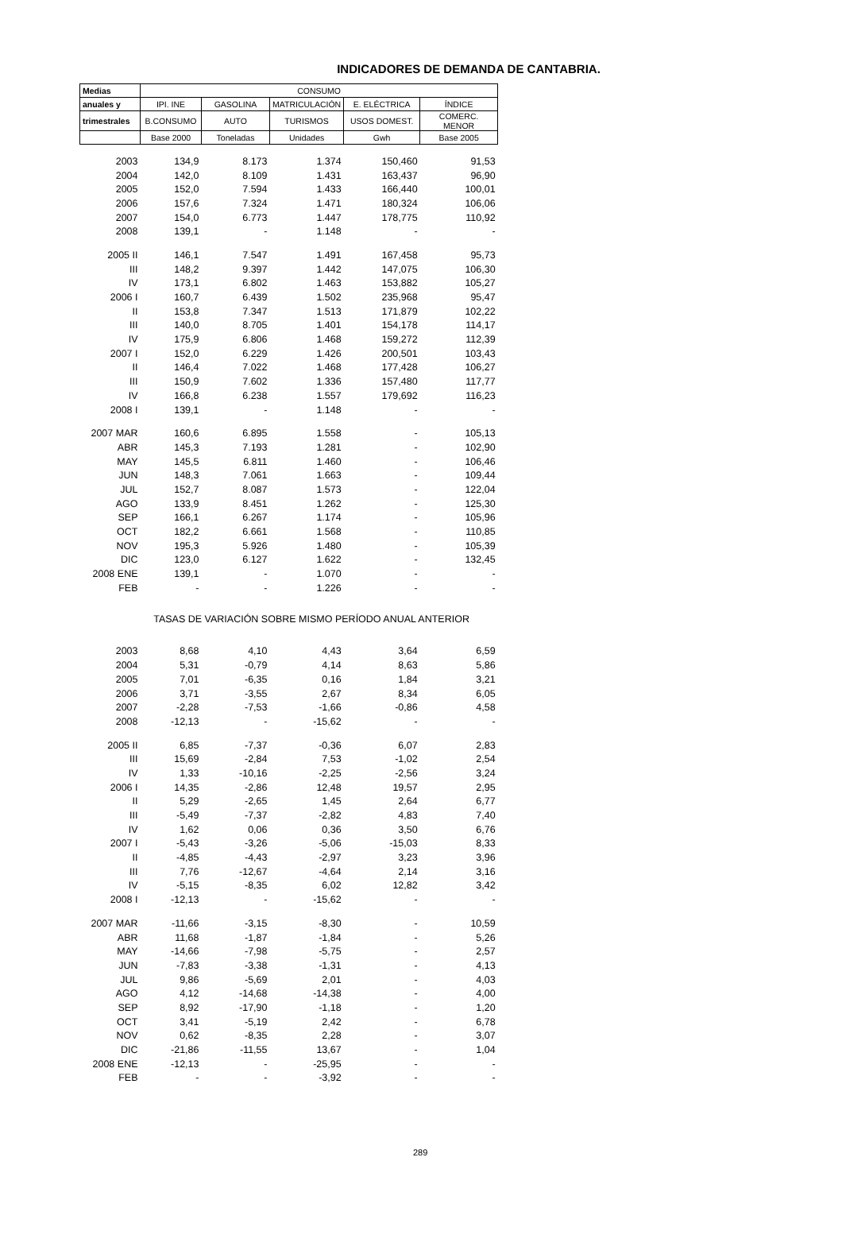INDICADORES DE DEMANDA DE CANTABRIA.
| Medias | CONSUMO | | | | |
| --- | --- | --- | --- | --- | --- |
| anuales y | IPI. INE | GASOLINA | MATRICULACIÓN | E. ELÉCTRICA | ÍNDICE |
| trimestrales | B.CONSUMO | AUTO | TURISMOS | USOS DOMEST. | COMERC. MENOR |
| | Base 2000 | Toneladas | Unidades | Gwh | Base 2005 |
| 2003 | 134,9 | 8.173 | 1.374 | 150,460 | 91,53 |
| 2004 | 142,0 | 8.109 | 1.431 | 163,437 | 96,90 |
| 2005 | 152,0 | 7.594 | 1.433 | 166,440 | 100,01 |
| 2006 | 157,6 | 7.324 | 1.471 | 180,324 | 106,06 |
| 2007 | 154,0 | 6.773 | 1.447 | 178,775 | 110,92 |
| 2008 | 139,1 | - | 1.148 | - | - |
| 2005 II | 146,1 | 7.547 | 1.491 | 167,458 | 95,73 |
| III | 148,2 | 9.397 | 1.442 | 147,075 | 106,30 |
| IV | 173,1 | 6.802 | 1.463 | 153,882 | 105,27 |
| 2006 I | 160,7 | 6.439 | 1.502 | 235,968 | 95,47 |
| II | 153,8 | 7.347 | 1.513 | 171,879 | 102,22 |
| III | 140,0 | 8.705 | 1.401 | 154,178 | 114,17 |
| IV | 175,9 | 6.806 | 1.468 | 159,272 | 112,39 |
| 2007 I | 152,0 | 6.229 | 1.426 | 200,501 | 103,43 |
| II | 146,4 | 7.022 | 1.468 | 177,428 | 106,27 |
| III | 150,9 | 7.602 | 1.336 | 157,480 | 117,77 |
| IV | 166,8 | 6.238 | 1.557 | 179,692 | 116,23 |
| 2008 I | 139,1 | - | 1.148 | - | - |
| 2007 MAR | 160,6 | 6.895 | 1.558 | - | 105,13 |
| ABR | 145,3 | 7.193 | 1.281 | - | 102,90 |
| MAY | 145,5 | 6.811 | 1.460 | - | 106,46 |
| JUN | 148,3 | 7.061 | 1.663 | - | 109,44 |
| JUL | 152,7 | 8.087 | 1.573 | - | 122,04 |
| AGO | 133,9 | 8.451 | 1.262 | - | 125,30 |
| SEP | 166,1 | 6.267 | 1.174 | - | 105,96 |
| OCT | 182,2 | 6.661 | 1.568 | - | 110,85 |
| NOV | 195,3 | 5.926 | 1.480 | - | 105,39 |
| DIC | 123,0 | 6.127 | 1.622 | - | 132,45 |
| 2008 ENE | 139,1 | - | 1.070 | - | - |
| FEB | - | - | 1.226 | - | - |
| TASAS DE VARIACIÓN SOBRE MISMO PERÍODO ANUAL ANTERIOR | | | | | |
| 2003 | 8,68 | 4,10 | 4,43 | 3,64 | 6,59 |
| 2004 | 5,31 | -0,79 | 4,14 | 8,63 | 5,86 |
| 2005 | 7,01 | -6,35 | 0,16 | 1,84 | 3,21 |
| 2006 | 3,71 | -3,55 | 2,67 | 8,34 | 6,05 |
| 2007 | -2,28 | -7,53 | -1,66 | -0,86 | 4,58 |
| 2008 | -12,13 | - | -15,62 | - | - |
| 2005 II | 6,85 | -7,37 | -0,36 | 6,07 | 2,83 |
| III | 15,69 | -2,84 | 7,53 | -1,02 | 2,54 |
| IV | 1,33 | -10,16 | -2,25 | -2,56 | 3,24 |
| 2006 I | 14,35 | -2,86 | 12,48 | 19,57 | 2,95 |
| II | 5,29 | -2,65 | 1,45 | 2,64 | 6,77 |
| III | -5,49 | -7,37 | -2,82 | 4,83 | 7,40 |
| IV | 1,62 | 0,06 | 0,36 | 3,50 | 6,76 |
| 2007 I | -5,43 | -3,26 | -5,06 | -15,03 | 8,33 |
| II | -4,85 | -4,43 | -2,97 | 3,23 | 3,96 |
| III | 7,76 | -12,67 | -4,64 | 2,14 | 3,16 |
| IV | -5,15 | -8,35 | 6,02 | 12,82 | 3,42 |
| 2008 I | -12,13 | - | -15,62 | - | - |
| 2007 MAR | -11,66 | -3,15 | -8,30 | - | 10,59 |
| ABR | 11,68 | -1,87 | -1,84 | - | 5,26 |
| MAY | -14,66 | -7,98 | -5,75 | - | 2,57 |
| JUN | -7,83 | -3,38 | -1,31 | - | 4,13 |
| JUL | 9,86 | -5,69 | 2,01 | - | 4,03 |
| AGO | 4,12 | -14,68 | -14,38 | - | 4,00 |
| SEP | 8,92 | -17,90 | -1,18 | - | 1,20 |
| OCT | 3,41 | -5,19 | 2,42 | - | 6,78 |
| NOV | 0,62 | -8,35 | 2,28 | - | 3,07 |
| DIC | -21,86 | -11,55 | 13,67 | - | 1,04 |
| 2008 ENE | -12,13 | - | -25,95 | - | - |
| FEB | - | - | -3,92 | - | - |
289